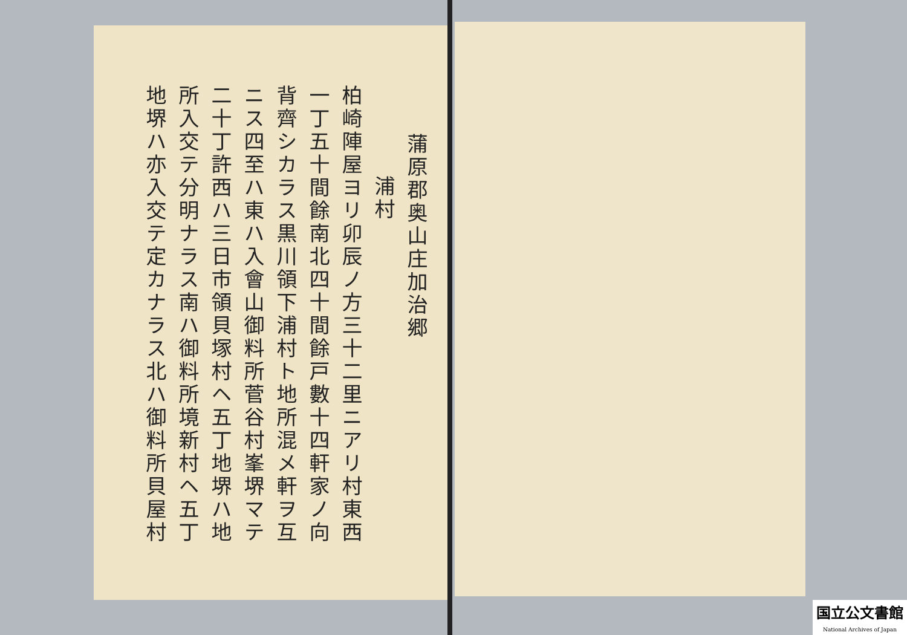蒲原郡奥山庄加治郷
浦村
柏崎陣屋ヨリ卯辰ノ方三十二里ニアリ村東西
一丁五十間餘南北四十間餘戸數十四軒家ノ向
背齊シカラス黒川領下浦村ト地所混メ軒ヲ互
ニス四至ハ東ハ入會山御料所菅谷村峯堺マテ
二十丁許西ハ三日市領貝塚村ヘ五丁地堺ハ地
所入交テ分明ナラス南ハ御料所境新村ヘ五丁
地堺ハ亦入交テ定カナラス北ハ御料所貝屋村
国立公文書館
National Archives of Japan